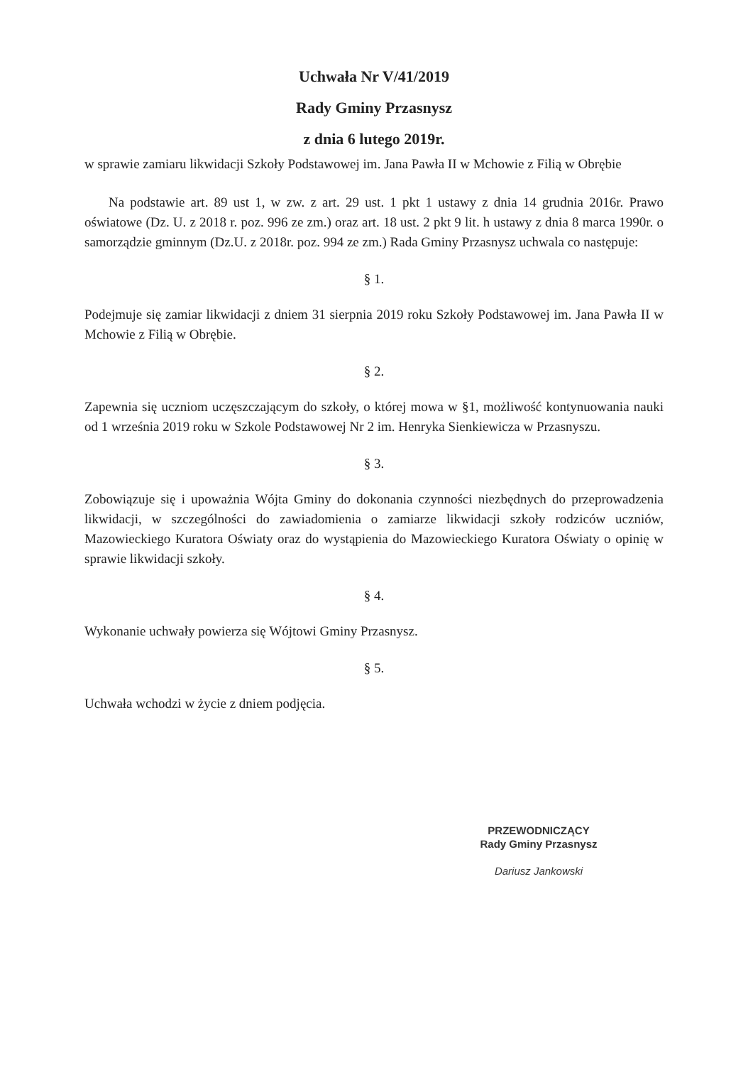Uchwała Nr V/41/2019
Rady Gminy Przasnysz
z dnia 6 lutego 2019r.
w sprawie zamiaru likwidacji Szkoły Podstawowej im. Jana Pawła II w Mchowie z Filią w Obrębie
Na podstawie art. 89 ust 1, w zw. z art. 29 ust. 1 pkt 1 ustawy z dnia 14 grudnia 2016r. Prawo oświatowe (Dz. U. z 2018 r. poz. 996 ze zm.) oraz art. 18 ust. 2 pkt 9 lit. h ustawy z dnia 8 marca 1990r. o samorządzie gminnym (Dz.U. z 2018r. poz. 994 ze zm.) Rada Gminy Przasnysz uchwala co następuje:
§ 1.
Podejmuje się zamiar likwidacji z dniem 31 sierpnia 2019 roku Szkoły Podstawowej im. Jana Pawła II w Mchowie z Filią w Obrębie.
§ 2.
Zapewnia się uczniom uczęszczającym do szkoły, o której mowa w §1, możliwość kontynuowania nauki od 1 września 2019 roku w Szkole Podstawowej Nr 2 im. Henryka Sienkiewicza w Przasnyszu.
§ 3.
Zobowiązuje się i upoważnia Wójta Gminy do dokonania czynności niezbędnych do przeprowadzenia likwidacji, w szczególności do zawiadomienia o zamiarze likwidacji szkoły rodziców uczniów, Mazowieckiego Kuratora Oświaty oraz do wystąpienia do Mazowieckiego Kuratora Oświaty o opinię w sprawie likwidacji szkoły.
§ 4.
Wykonanie uchwały powierza się Wójtowi Gminy Przasnysz.
§ 5.
Uchwała wchodzi w życie z dniem podjęcia.
PRZEWODNICZĄCY
Rady Gminy Przasnysz
Dariusz Jankowski